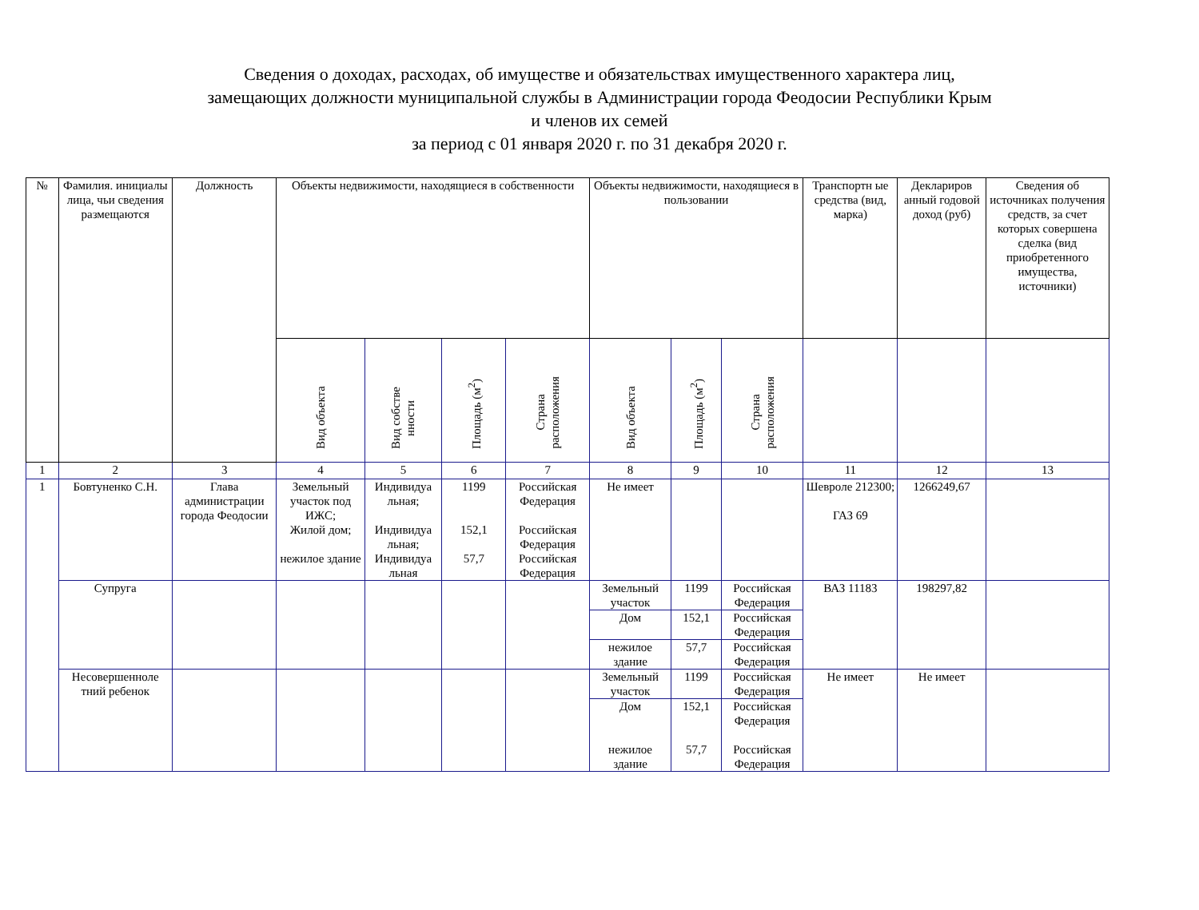Сведения о доходах, расходах, об имуществе и обязательствах имущественного характера лиц,
замещающих должности муниципальной службы в Администрации города Феодосии Республики Крым
и членов их семей
за период с 01 января 2020 г. по 31 декабря 2020 г.
| № | Фамилия. инициалы лица, чьи сведения размещаются | Должность | Объекты недвижимости, находящиеся в собственности | | | | Объекты недвижимости, находящиеся в пользовании | | | Транспортн ые средства (вид, марка) | Деклариров анный годовой доход (руб) | Сведения об источниках получения средств, за счет которых совершена сделка (вид приобретенного имущества, источники) |
| --- | --- | --- | --- | --- | --- | --- | --- | --- | --- | --- | --- | --- |
| | | | Вид объекта | Вид собстве нности | Площадь (м<sup>2</sup>) | Страна расположения | Вид объекта | Площадь (м<sup>2</sup>) | Страна расположения | | | |
| 1 | 2 | 3 | 4 | 5 | 6 | 7 | 8 | 9 | 10 | 11 | 12 | 13 |
| 1 | Бовтуненко С.Н. | Глава администрации города Феодосии | Земельный участок под ИЖС; Жилой дом; нежилое здание | Индивидуа льная; Индивидуа льная; Индивидуа льная | 1199 152,1 57,7 | Российская Федерация Российская Федерация Российская Федерация | Не имеет | | | Шевроле 212300; ГАЗ 69 | 1266249,67 | |
| | Супруга | | | | | | Земельный участок | 1199 | Российская Федерация | ВАЗ 11183 | 198297,82 | |
| | | | | | | | Дом | 152,1 | Российская Федерация | | | |
| | | | | | | | нежилое здание | 57,7 | Российская Федерация | | | |
| | Несовершенноле тний ребенок | | | | | | Земельный участок | 1199 | Российская Федерация | Не имеет | Не имеет | |
| | | | | | | | Дом нежилое здание | 152,1 57,7 | Российская Федерация Российская Федерация | | | |